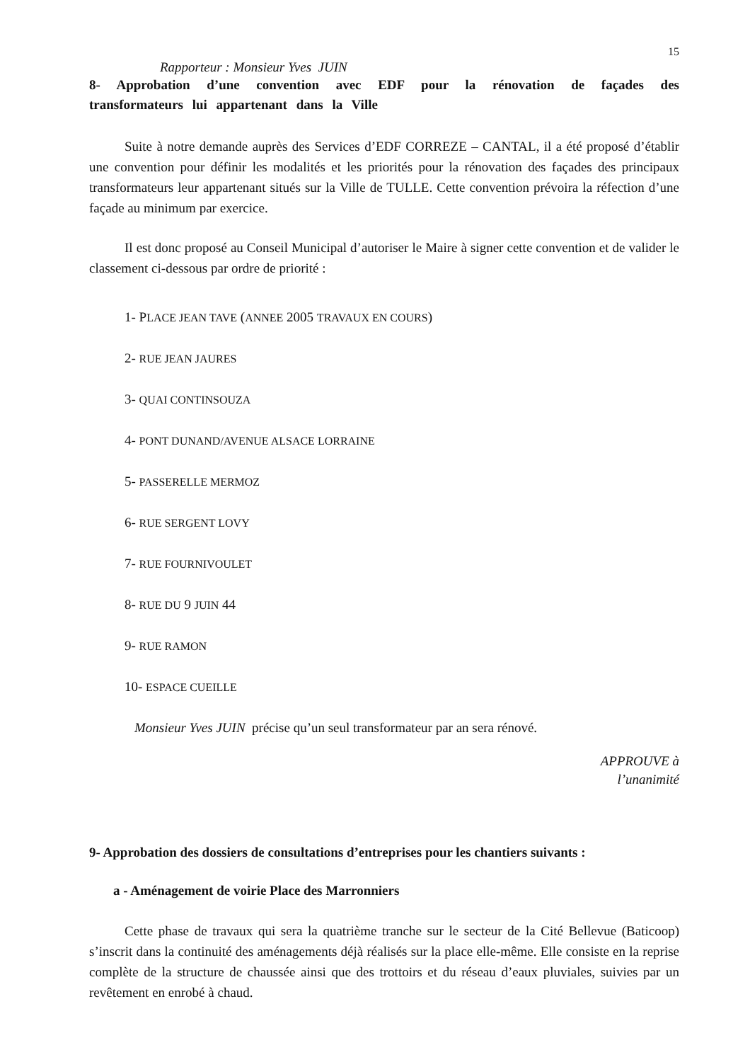15
Rapporteur : Monsieur Yves JUIN
8- Approbation d’une convention avec EDF pour la rénovation de façades des transformateurs lui appartenant dans la Ville
Suite à notre demande auprès des Services d’EDF CORREZE – CANTAL, il a été proposé d’établir une convention pour définir les modalités et les priorités pour la rénovation des façades des principaux transformateurs leur appartenant situés sur la Ville de TULLE. Cette convention prévoira la réfection d’une façade au minimum par exercice.
Il est donc proposé au Conseil Municipal d’autoriser le Maire à signer cette convention et de valider le classement ci-dessous par ordre de priorité :
1- PLACE JEAN TAVE (ANNEE 2005 TRAVAUX EN COURS)
2- RUE JEAN JAURES
3- QUAI CONTINSOUZA
4- PONT DUNAND/AVENUE ALSACE LORRAINE
5- PASSERELLE MERMOZ
6- RUE SERGENT LOVY
7- RUE FOURNIVOULET
8- RUE DU 9 JUIN 44
9- RUE RAMON
10- ESPACE CUEILLE
Monsieur Yves JUIN précise qu’un seul transformateur par an sera rénové.
APPROUVE à
l’unanimité
9- Approbation des dossiers de consultations d’entreprises pour les chantiers suivants :
a - Aménagement de voirie Place des Marronniers
Cette phase de travaux qui sera la quatrième tranche sur le secteur de la Cité Bellevue (Baticoop) s’inscrit dans la continuité des aménagements déjà réalisés sur la place elle-même. Elle consiste en la reprise complète de la structure de chaussée ainsi que des trottoirs et du réseau d’eaux pluviales, suivies par un revêtement en enrobé à chaud.